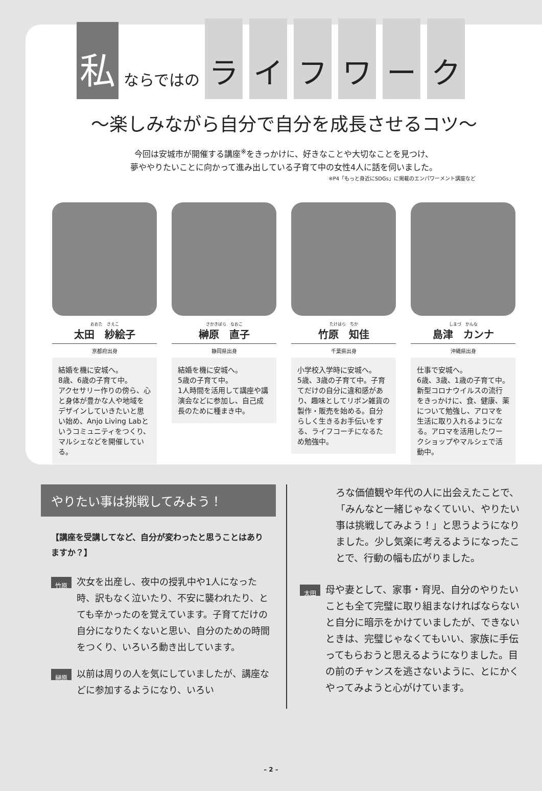私ならではの ライフワーク
～楽しみながら自分で自分を成長させるコツ～
今回は安城市が開催する講座<sup>※</sup>をきっかけに、好きなことや大切なことを見つけ、
夢ややりたいことに向かって進み出している子育て中の女性4人に話を伺いました。
※P4「もっと身近にSDGs」に掲載のエンパワーメント講座など
おおた　さえこ
太田　紗絵子
京都府出身
結婚を機に安城へ。
8歳、6歳の子育て中。
アクセサリー作りの傍ら、心と身体が豊かな人や地域をデザインしていきたいと思い始め、Anjo Living Labというコミュニティをつくり、マルシェなどを開催している。
さかきばら　なおこ
榊原　直子
静岡県出身
結婚を機に安城へ。
5歳の子育て中。
1人時間を活用して講座や講演会などに参加し、自己成長のために種まき中。
たけはら　ちか
竹原　知佳
千葉県出身
小学校入学時に安城へ。
5歳、3歳の子育て中。子育てだけの自分に違和感があり、趣味としてリボン雑貨の製作・販売を始める。自分らしく生きるお手伝いをする、ライフコーチになるため勉強中。
しまづ　かんな
島津　カンナ
沖縄県出身
仕事で安城へ。
6歳、3歳、1歳の子育て中。
新型コロナウイルスの流行をきっかけに、食、健康、薬について勉強し、アロマを生活に取り入れるようになる。アロマを活用したワークショップやマルシェで活動中。
やりたい事は挑戦してみよう！
【講座を受講してなど、自分が変わったと思うことはありますか？】
竹原 次女を出産し、夜中の授乳中や1人になった時、訳もなく泣いたり、不安に襲われたり、とても辛かったのを覚えています。子育てだけの自分になりたくないと思い、自分のための時間をつくり、いろいろ動き出しています。
榊原 以前は周りの人を気にしていましたが、講座などに参加するようになり、いろい
ろな価値観や年代の人に出会えたことで、「みんなと一緒じゃなくていい、やりたい事は挑戦してみよう！」と思うようになりました。少し気楽に考えるようになったことで、行動の幅も広がりました。
太田 母や妻として、家事・育児、自分のやりたいことも全て完璧に取り組まなければならないと自分に暗示をかけていましたが、できないときは、完璧じゃなくてもいい、家族に手伝ってもらおうと思えるようになりました。目の前のチャンスを逃さないように、とにかくやってみようと心がけています。
– 2 –